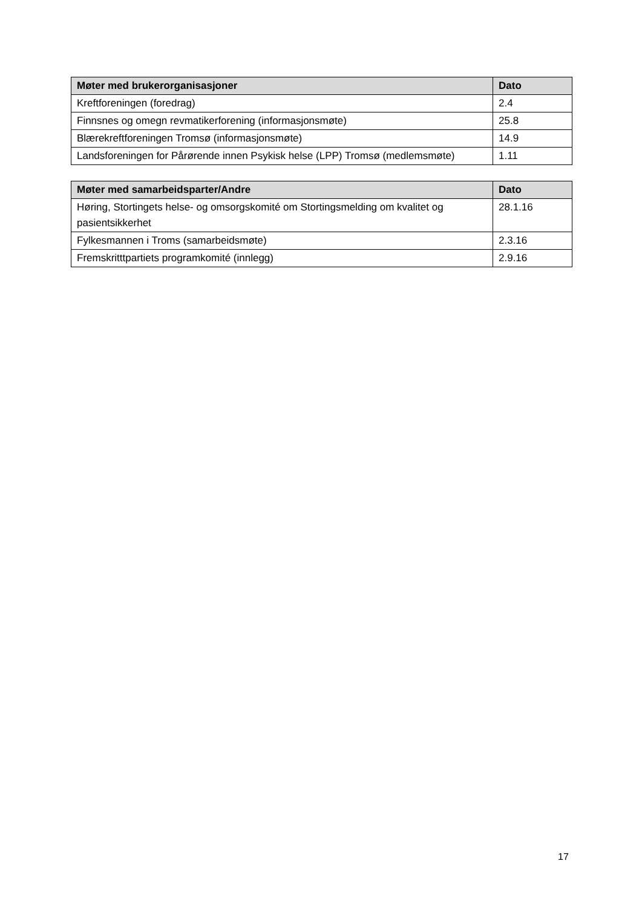| Møter med brukerorganisasjoner | Dato |
| --- | --- |
| Kreftforeningen (foredrag) | 2.4 |
| Finnsnes og omegn revmatikerforening (informasjonsmøte) | 25.8 |
| Blærekreftforeningen Tromsø (informasjonsmøte) | 14.9 |
| Landsforeningen for Pårørende innen Psykisk helse (LPP) Tromsø (medlemsmøte) | 1.11 |
| Møter med samarbeidsparter/Andre | Dato |
| --- | --- |
| Høring, Stortingets helse- og omsorgskomité om Stortingsmelding om kvalitet og pasientsikkerhet | 28.1.16 |
| Fylkesmannen i Troms (samarbeidsmøte) | 2.3.16 |
| Fremskritttpartiets programkomité (innlegg) | 2.9.16 |
17